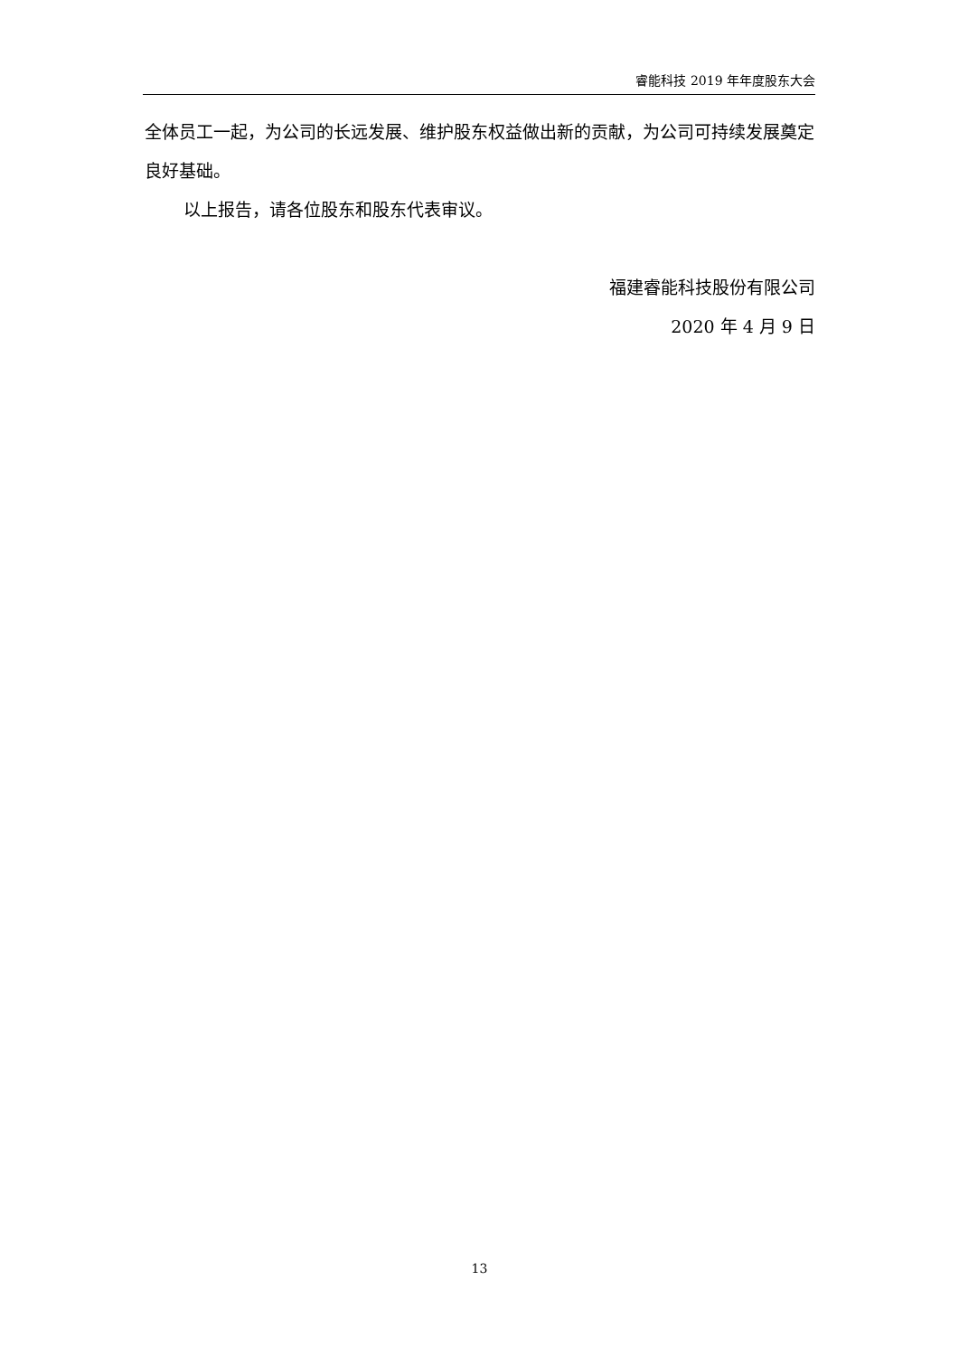睿能科技 2019 年年度股东大会
全体员工一起，为公司的长远发展、维护股东权益做出新的贡献，为公司可持续发展奠定良好基础。
以上报告，请各位股东和股东代表审议。
福建睿能科技股份有限公司
2020 年 4 月 9 日
13